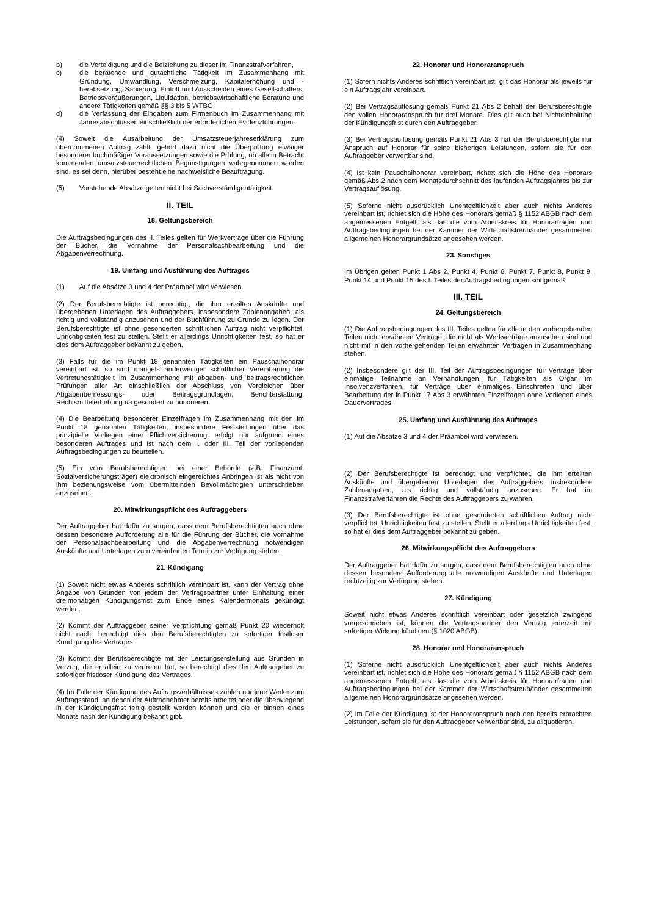b) die Verteidigung und die Beiziehung zu dieser im Finanzstrafverfahren,
c) die beratende und gutachtliche Tätigkeit im Zusammenhang mit Gründung, Umwandlung, Verschmelzung, Kapitalerhöhung und -herabsetzung, Sanierung, Eintritt und Ausscheiden eines Gesellschafters, Betriebsveräußerungen, Liquidation, betriebswirtschaftliche Beratung und andere Tätigkeiten gemäß §§ 3 bis 5 WTBG,
d) die Verfassung der Eingaben zum Firmenbuch im Zusammenhang mit Jahresabschlüssen einschließlich der erforderlichen Evidenzführungen.
(4) Soweit die Ausarbeitung der Umsatzsteuerjahreserklärung zum übernommenen Auftrag zählt, gehört dazu nicht die Überprüfung etwaiger besonderer buchmäßiger Voraussetzungen sowie die Prüfung, ob alle in Betracht kommenden umsatzsteuerrechtlichen Begünstigungen wahrgenommen worden sind, es sei denn, hierüber besteht eine nachweisliche Beauftragung.
(5) Vorstehende Absätze gelten nicht bei Sachverständigentätigkeit.
II. TEIL
18. Geltungsbereich
Die Auftragsbedingungen des II. Teiles gelten für Werkverträge über die Führung der Bücher, die Vornahme der Personalsachbearbeitung und die Abgabenverrechnung.
19. Umfang und Ausführung des Auftrages
(1) Auf die Absätze 3 und 4 der Präambel wird verwiesen.
(2) Der Berufsberechtigte ist berechtigt, die ihm erteilten Auskünfte und übergebenen Unterlagen des Auftraggebers, insbesondere Zahlenangaben, als richtig und vollständig anzusehen und der Buchführung zu Grunde zu legen. Der Berufsberechtigte ist ohne gesonderten schriftlichen Auftrag nicht verpflichtet, Unrichtigkeiten fest zu stellen. Stellt er allerdings Unrichtigkeiten fest, so hat er dies dem Auftraggeber bekannt zu geben.
(3) Falls für die im Punkt 18 genannten Tätigkeiten ein Pauschalhonorar vereinbart ist, so sind mangels anderweitiger schriftlicher Vereinbarung die Vertretungstätigkeit im Zusammenhang mit abgaben- und beitragsrechtlichen Prüfungen aller Art einschließlich der Abschluss von Vergleichen über Abgabenbemessungs- oder Beitragsgrundlagen, Berichterstattung, Rechtsmittelerhebung uä gesondert zu honorieren.
(4) Die Bearbeitung besonderer Einzelfragen im Zusammenhang mit den im Punkt 18 genannten Tätigkeiten, insbesondere Feststellungen über das prinzipielle Vorliegen einer Pflichtversicherung, erfolgt nur aufgrund eines besonderen Auftrages und ist nach dem I. oder III. Teil der vorliegenden Auftragsbedingungen zu beurteilen.
(5) Ein vom Berufsberechtigten bei einer Behörde (z.B. Finanzamt, Sozialversicherungsträger) elektronisch eingereichtes Anbringen ist als nicht von ihm beziehungsweise vom übermittelnden Bevollmächtigten unterschrieben anzusehen.
20. Mitwirkungspflicht des Auftraggebers
Der Auftraggeber hat dafür zu sorgen, dass dem Berufsberechtigten auch ohne dessen besondere Aufforderung alle für die Führung der Bücher, die Vornahme der Personalsachbearbeitung und die Abgabenverrechnung notwendigen Auskünfte und Unterlagen zum vereinbarten Termin zur Verfügung stehen.
21. Kündigung
(1) Soweit nicht etwas Anderes schriftlich vereinbart ist, kann der Vertrag ohne Angabe von Gründen von jedem der Vertragspartner unter Einhaltung einer dreimonatigen Kündigungsfrist zum Ende eines Kalendermonats gekündigt werden.
(2) Kommt der Auftraggeber seiner Verpflichtung gemäß Punkt 20 wiederholt nicht nach, berechtigt dies den Berufsberechtigten zu sofortiger fristloser Kündigung des Vertrages.
(3) Kommt der Berufsberechtigte mit der Leistungserstellung aus Gründen in Verzug, die er allein zu vertreten hat, so berechtigt dies den Auftraggeber zu sofortiger fristloser Kündigung des Vertrages.
(4) Im Falle der Kündigung des Auftragsverhältnisses zählen nur jene Werke zum Auftragsstand, an denen der Auftragnehmer bereits arbeitet oder die überwiegend in der Kündigungsfrist fertig gestellt werden können und die er binnen eines Monats nach der Kündigung bekannt gibt.
22. Honorar und Honoraranspruch
(1) Sofern nichts Anderes schriftlich vereinbart ist, gilt das Honorar als jeweils für ein Auftragsjahr vereinbart.
(2) Bei Vertragsauflösung gemäß Punkt 21 Abs 2 behält der Berufsberechtigte den vollen Honoraranspruch für drei Monate. Dies gilt auch bei Nichteinhaltung der Kündigungsfrist durch den Auftraggeber.
(3) Bei Vertragsauflösung gemäß Punkt 21 Abs 3 hat der Berufsberechtigte nur Anspruch auf Honorar für seine bisherigen Leistungen, sofern sie für den Auftraggeber verwertbar sind.
(4) Ist kein Pauschalhonorar vereinbart, richtet sich die Höhe des Honorars gemäß Abs 2 nach dem Monatsdurchschnitt des laufenden Auftragsjahres bis zur Vertragsauflösung.
(5) Soferne nicht ausdrücklich Unentgeltlichkeit aber auch nichts Anderes vereinbart ist, richtet sich die Höhe des Honorars gemäß § 1152 ABGB nach dem angemessenen Entgelt, als das die vom Arbeitskreis für Honorarfragen und Auftragsbedingungen bei der Kammer der Wirtschaftstreuhänder gesammelten allgemeinen Honorargrundsätze angesehen werden.
23. Sonstiges
Im Übrigen gelten Punkt 1 Abs 2, Punkt 4, Punkt 6, Punkt 7, Punkt 8, Punkt 9, Punkt 14 und Punkt 15 des I. Teiles der Auftragsbedingungen sinngemäß.
III. TEIL
24. Geltungsbereich
(1) Die Auftragsbedingungen des III. Teiles gelten für alle in den vorhergehenden Teilen nicht erwähnten Verträge, die nicht als Werkverträge anzusehen sind und nicht mit in den vorhergehenden Teilen erwähnten Verträgen in Zusammenhang stehen.
(2) Insbesondere gilt der III. Teil der Auftragsbedingungen für Verträge über einmalige Teilnahme an Verhandlungen, für Tätigkeiten als Organ im Insolvenzverfahren, für Verträge über einmaliges Einschreiten und über Bearbeitung der in Punkt 17 Abs 3 erwähnten Einzelfragen ohne Vorliegen eines Dauervertrages.
25. Umfang und Ausführung des Auftrages
(1) Auf die Absätze 3 und 4 der Präambel wird verwiesen.
(2) Der Berufsberechtigte ist berechtigt und verpflichtet, die ihm erteilten Auskünfte und übergebenen Unterlagen des Auftraggebers, insbesondere Zahlenangaben, als richtig und vollständig anzusehen. Er hat im Finanzstrafverfahren die Rechte des Auftraggebers zu wahren.
(3) Der Berufsberechtigte ist ohne gesonderten schriftlichen Auftrag nicht verpflichtet, Unrichtigkeiten fest zu stellen. Stellt er allerdings Unrichtigkeiten fest, so hat er dies dem Auftraggeber bekannt zu geben.
26. Mitwirkungspflicht des Auftraggebers
Der Auftraggeber hat dafür zu sorgen, dass dem Berufsberechtigten auch ohne dessen besondere Aufforderung alle notwendigen Auskünfte und Unterlagen rechtzeitig zur Verfügung stehen.
27. Kündigung
Soweit nicht etwas Anderes schriftlich vereinbart oder gesetzlich zwingend vorgeschrieben ist, können die Vertragspartner den Vertrag jederzeit mit sofortiger Wirkung kündigen (§ 1020 ABGB).
28. Honorar und Honoraranspruch
(1) Soferne nicht ausdrücklich Unentgeltlichkeit aber auch nichts Anderes vereinbart ist, richtet sich die Höhe des Honorars gemäß § 1152 ABGB nach dem angemessenen Entgelt, als das die vom Arbeitskreis für Honorarfragen und Auftragsbedingungen bei der Kammer der Wirtschaftstreuhänder gesammelten allgemeinen Honorargrundsätze angesehen werden.
(2) Im Falle der Kündigung ist der Honoraranspruch nach den bereits erbrachten Leistungen, sofern sie für den Auftraggeber verwertbar sind, zu aliquotieren.